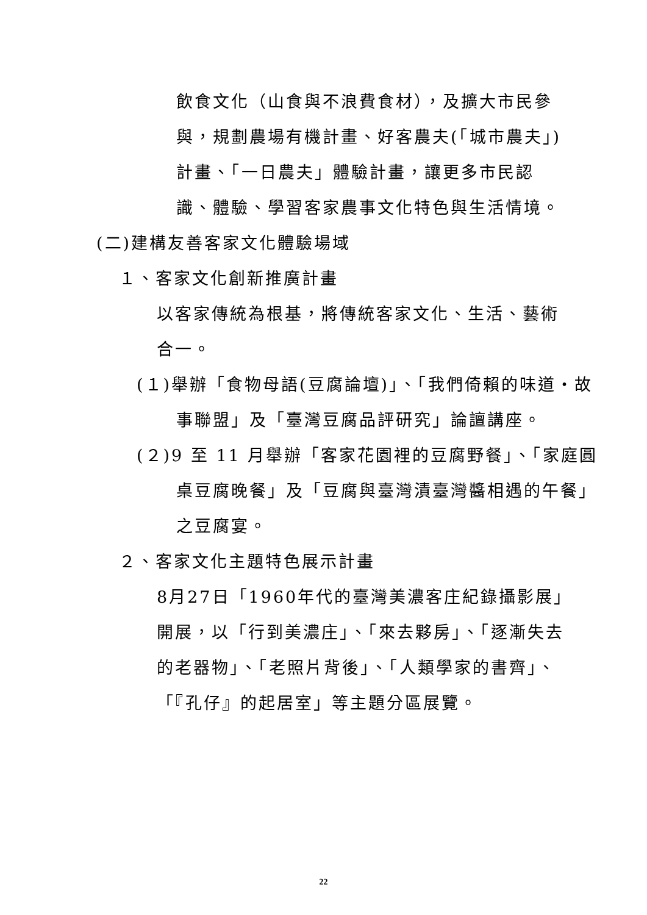飲食文化（山食與不浪費食材），及擴大市民參與，規劃農場有機計畫、好客農夫(「城市農夫」)計畫、「一日農夫」體驗計畫，讓更多市民認識、體驗、學習客家農事文化特色與生活情境。
(二)建構友善客家文化體驗場域
１、客家文化創新推廣計畫
以客家傳統為根基，將傳統客家文化、生活、藝術合一。
(１)舉辦「食物母語(豆腐論壇)」、「我們倚賴的味道・故事聯盟」及「臺灣豆腐品評研究」論譠講座。
(２)9 至 11 月舉辦「客家花園裡的豆腐野餐」、「家庭圓桌豆腐晚餐」及「豆腐與臺灣漬臺灣醬相遇的午餐」之豆腐宴。
２、客家文化主題特色展示計畫
8月27日「1960年代的臺灣美濃客庄紀錄攝影展」開展，以「行到美濃庄」、「來去夥房」、「逐漸失去的老器物」、「老照片背後」、「人類學家的書齊」、「『孔仔』的起居室」等主題分區展覽。
22